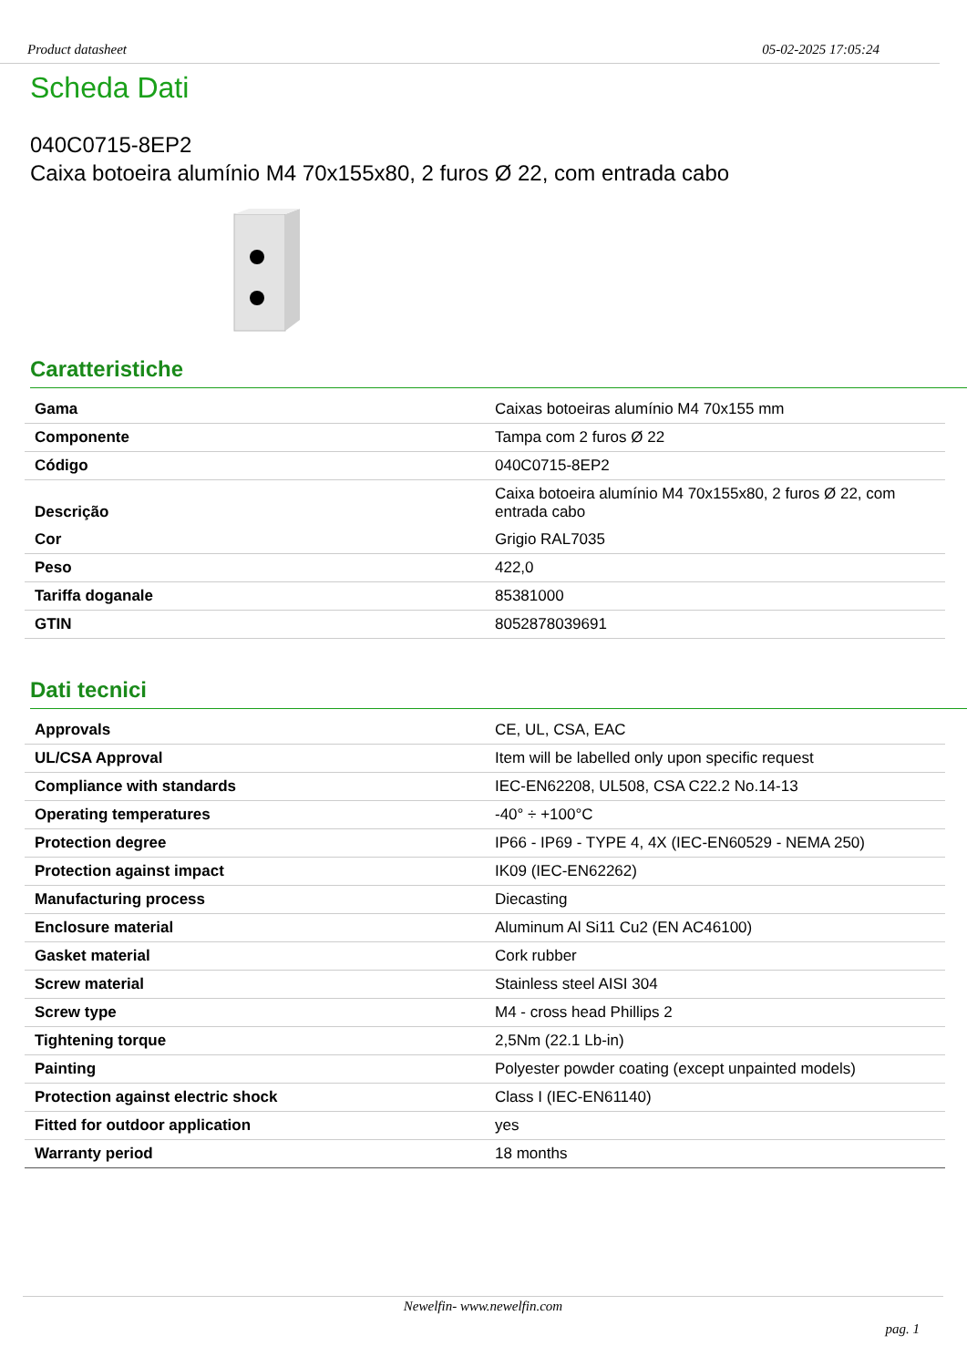Product datasheet 05-02-2025 17:05:24
Scheda Dati
040C0715-8EP2
Caixa botoeira alumínio M4 70x155x80, 2 furos Ø 22, com entrada cabo
Caratteristiche
| Gama | Caixas botoeiras alumínio M4 70x155 mm |
| Componente | Tampa com 2 furos Ø 22 |
| Código | 040C0715-8EP2 |
| Descrição | Caixa botoeira alumínio M4 70x155x80, 2 furos Ø 22, com entrada cabo |
| Cor | Grigio RAL7035 |
| Peso | 422,0 |
| Tariffa doganale | 85381000 |
| GTIN | 8052878039691 |
Dati tecnici
| Approvals | CE, UL, CSA, EAC |
| UL/CSA Approval | Item will be labelled only upon specific request |
| Compliance with standards | IEC-EN62208, UL508, CSA C22.2 No.14-13 |
| Operating temperatures | -40° ÷ +100°C |
| Protection degree | IP66 - IP69 - TYPE 4, 4X (IEC-EN60529 - NEMA 250) |
| Protection against impact | IK09 (IEC-EN62262) |
| Manufacturing process | Diecasting |
| Enclosure material | Aluminum Al Si11 Cu2 (EN AC46100) |
| Gasket material | Cork rubber |
| Screw material | Stainless steel AISI 304 |
| Screw type | M4 - cross head Phillips 2 |
| Tightening torque | 2,5Nm (22.1 Lb-in) |
| Painting | Polyester powder coating (except unpainted models) |
| Protection against electric shock | Class I (IEC-EN61140) |
| Fitted for outdoor application | yes |
| Warranty period | 18 months |
Newelfin- www.newelfin.com
pag. 1